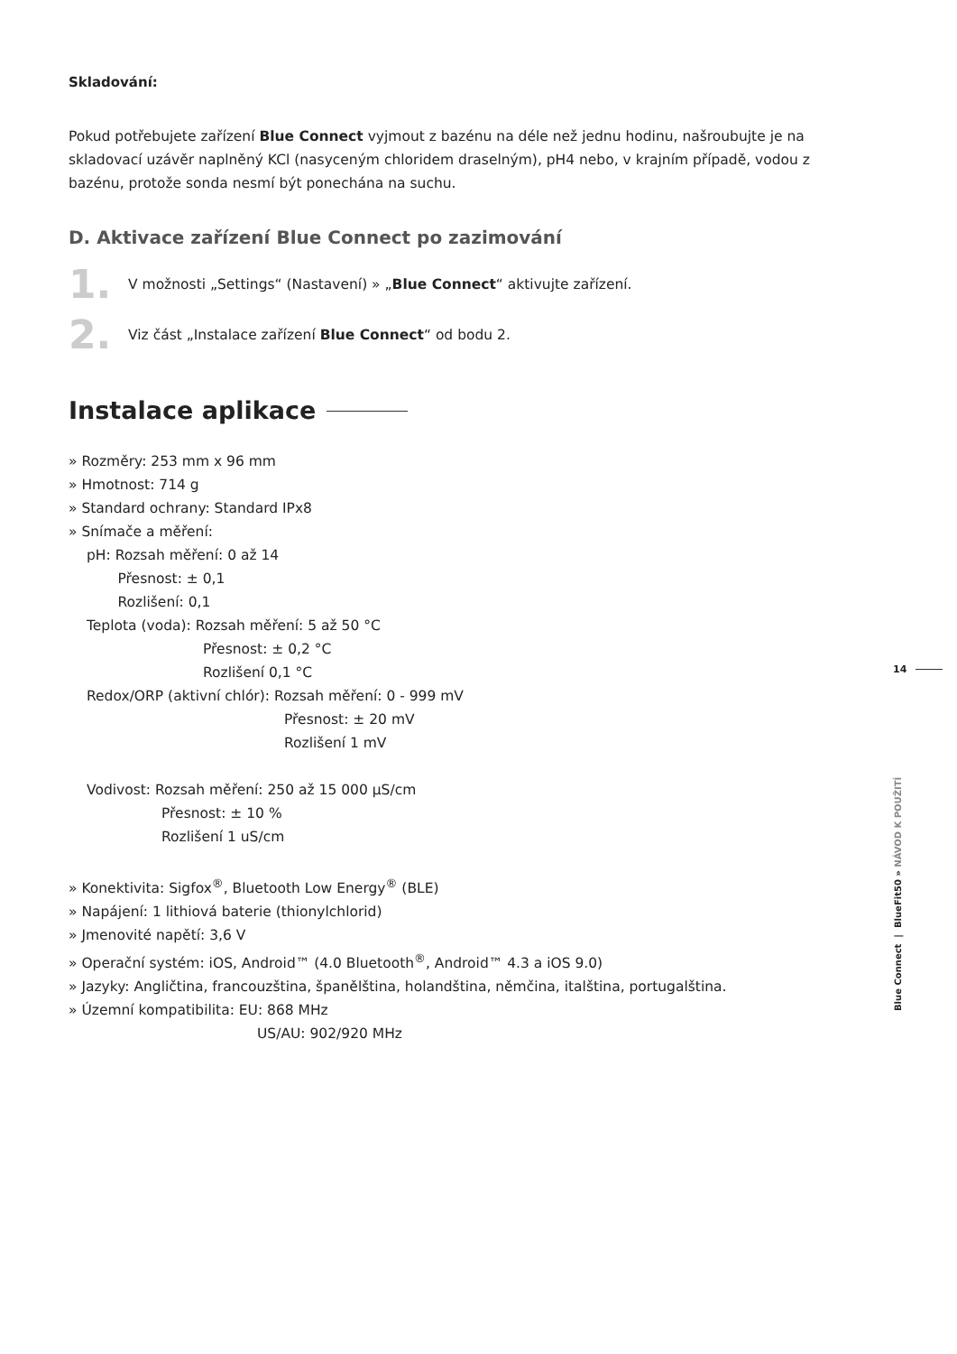Skladování:
Pokud potřebujete zařízení Blue Connect vyjmout z bazénu na déle než jednu hodinu, našroubujte je na skladovací uzávěr naplněný KCl (nasyceným chloridem draselným), pH4 nebo, v krajním případě, vodou z bazénu, protože sonda nesmí být ponechána na suchu.
D. Aktivace zařízení Blue Connect po zazimování
1.
V možnosti „Settings“ (Nastavení) » „Blue Connect“ aktivujte zařízení.
2.
Viz část „Instalace zařízení Blue Connect“ od bodu 2.
Instalace aplikace
» Rozměry: 253 mm x 96 mm
» Hmotnost: 714 g
» Standard ochrany: Standard IPx8
» Snímače a měření:
pH: Rozsah měření: 0 až 14
Přesnost: ± 0,1
Rozlišení: 0,1
Teplota (voda): Rozsah měření: 5 až 50 °C
Přesnost: ± 0,2 °C
Rozlišení 0,1 °C
Redox/ORP (aktivní chlór): Rozsah měření: 0 - 999 mV
Přesnost: ± 20 mV
Rozlišení 1 mV
Vodivost: Rozsah měření: 250 až 15 000 µS/cm
Přesnost: ± 10 %
Rozlišení 1 uS/cm
» Konektivita: Sigfox<sup>®</sup>, Bluetooth Low Energy<sup>®</sup> (BLE)
» Napájení: 1 lithiová baterie (thionylchlorid)
» Jmenovité napětí: 3,6 V
» Operační systém: iOS, Android™ (4.0 Bluetooth<sup>®</sup>, Android™ 4.3 a iOS 9.0)
» Jazyky: Angličtina, francouzština, španělština, holandština, němčina, italština, portugalština.
» Územní kompatibilita: EU: 868 MHz
US/AU: 902/920 MHz
14
Blue Connect | BlueFit50 » NÁVOD K POUŽITÍ